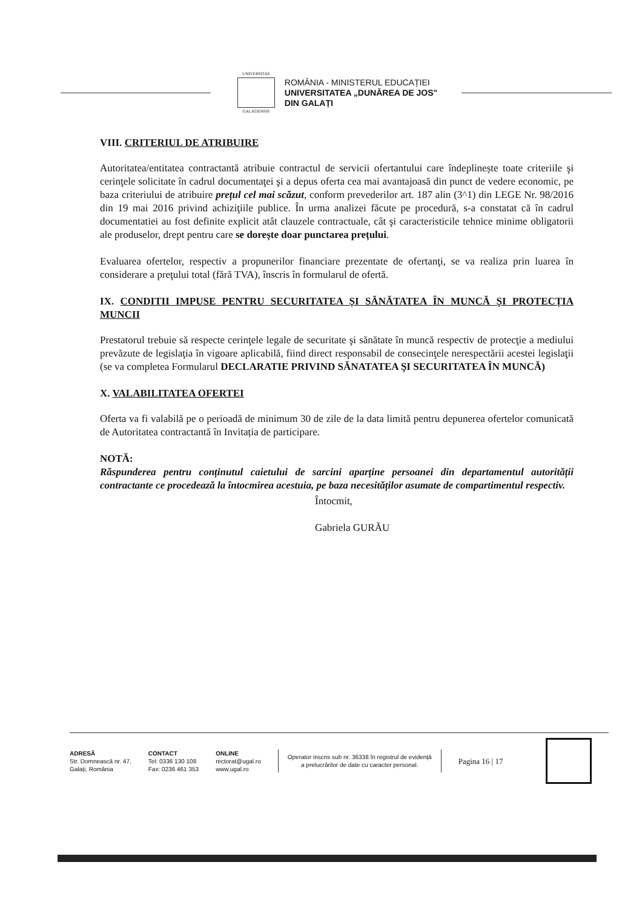UNIVERSITAS
GALATIENSIS
ROMÂNIA - MINISTERUL EDUCAȚIEI
UNIVERSITATEA „DUNĂREA DE JOS"
DIN GALAȚI
VIII. CRITERIUL DE ATRIBUIRE
Autoritatea/entitatea contractantă atribuie contractul de servicii ofertantului care îndeplinește toate criteriile şi cerinţele solicitate în cadrul documentaţei şi a depus oferta cea mai avantajoasă din punct de vedere economic, pe baza criteriului de atribuire prețul cel mai scăzut, conform prevederilor art. 187 alin (3^1) din LEGE Nr. 98/2016 din 19 mai 2016 privind achiziţiile publice. În urma analizei făcute pe procedură, s-a constatat că în cadrul documentatiei au fost definite explicit atât clauzele contractuale, cât şi caracteristicile tehnice minime obligatorii ale produselor, drept pentru care se dorește doar punctarea prețului.
Evaluarea ofertelor, respectiv a propunerilor financiare prezentate de ofertanţi, se va realiza prin luarea în considerare a preţului total (fără TVA), înscris în formularul de ofertă.
IX. CONDITII IMPUSE PENTRU SECURITATEA ȘI SĂNĂTATEA ÎN MUNCĂ ȘI PROTECȚIA MUNCII
Prestatorul trebuie să respecte cerinţele legale de securitate şi sănătate în muncă respectiv de protecţie a mediului prevăzute de legislaţia în vigoare aplicabilă, fiind direct responsabil de consecinţele nerespectării acestei legislaţii (se va completea Formularul DECLARATIE PRIVIND SĂNATATEA ŞI SECURITATEA ÎN MUNCĂ)
X. VALABILITATEA OFERTEI
Oferta va fi valabilă pe o perioadă de minimum 30 de zile de la data limită pentru depunerea ofertelor comunicată de Autoritatea contractantă în Invitația de participare.
NOTĂ:
Răspunderea pentru conținutul caietului de sarcini aparține persoanei din departamentul autorității contractante ce procedează la întocmirea acestuia, pe baza necesităților asumate de compartimentul respectiv.
Întocmit,
Gabriela GURĂU
ADRESĂ
Str. Domnească nr. 47,
Galați, România
CONTACT
Tel: 0336 130 108
Fax: 0236 461 353
ONLINE
rectorat@ugal.ro
www.ugal.ro
Operator inscris sub nr. 36338 în registrul de evidență
a prelucrărilor de date cu caracter personal.
Pagina 16 | 17